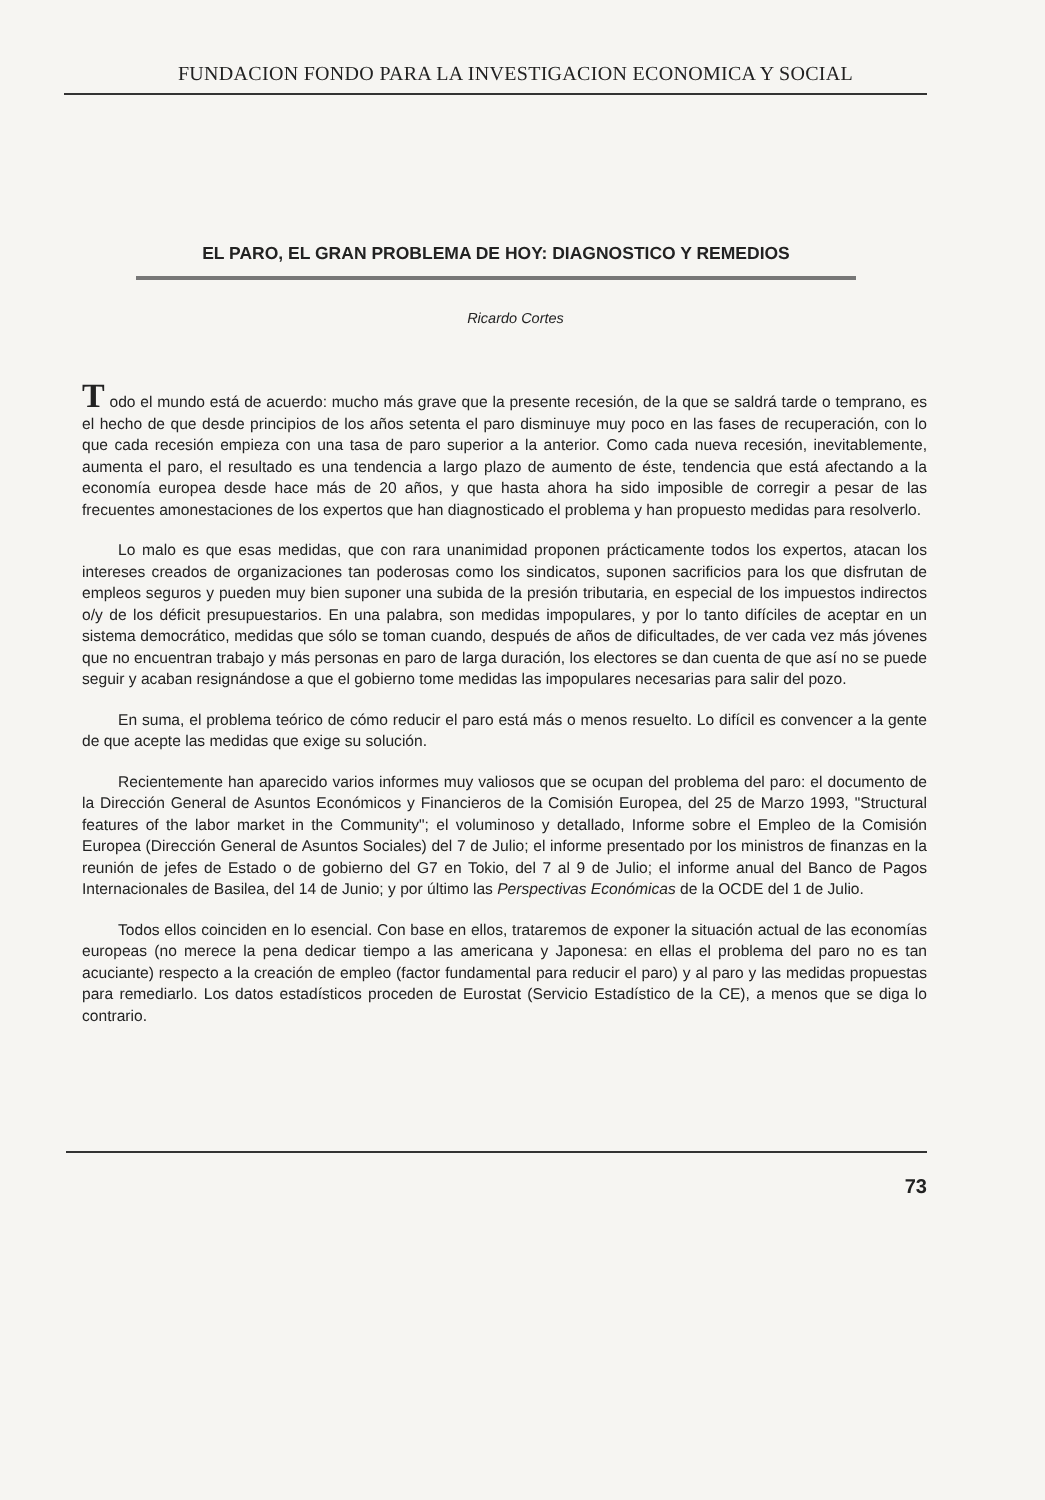FUNDACION FONDO PARA LA INVESTIGACION ECONOMICA Y SOCIAL
EL PARO, EL GRAN PROBLEMA DE HOY: DIAGNOSTICO Y REMEDIOS
Ricardo Cortes
T odo el mundo está de acuerdo: mucho más grave que la presente recesión, de la que se saldrá tarde o temprano, es el hecho de que desde principios de los años setenta el paro disminuye muy poco en las fases de recuperación, con lo que cada recesión empieza con una tasa de paro superior a la anterior. Como cada nueva recesión, inevitablemente, aumenta el paro, el resultado es una tendencia a largo plazo de aumento de éste, tendencia que está afectando a la economía europea desde hace más de 20 años, y que hasta ahora ha sido imposible de corregir a pesar de las frecuentes amonestaciones de los expertos que han diagnosticado el problema y han propuesto medidas para resolverlo.
Lo malo es que esas medidas, que con rara unanimidad proponen prácticamente todos los expertos, atacan los intereses creados de organizaciones tan poderosas como los sindicatos, suponen sacrificios para los que disfrutan de empleos seguros y pueden muy bien suponer una subida de la presión tributaria, en especial de los impuestos indirectos o/y de los déficit presupuestarios. En una palabra, son medidas impopulares, y por lo tanto difíciles de aceptar en un sistema democrático, medidas que sólo se toman cuando, después de años de dificultades, de ver cada vez más jóvenes que no encuentran trabajo y más personas en paro de larga duración, los electores se dan cuenta de que así no se puede seguir y acaban resignándose a que el gobierno tome medidas las impopulares necesarias para salir del pozo.
En suma, el problema teórico de cómo reducir el paro está más o menos resuelto. Lo difícil es convencer a la gente de que acepte las medidas que exige su solución.
Recientemente han aparecido varios informes muy valiosos que se ocupan del problema del paro: el documento de la Dirección General de Asuntos Económicos y Financieros de la Comisión Europea, del 25 de Marzo 1993, "Structural features of the labor market in the Community"; el voluminoso y detallado, Informe sobre el Empleo de la Comisión Europea (Dirección General de Asuntos Sociales) del 7 de Julio; el informe presentado por los ministros de finanzas en la reunión de jefes de Estado o de gobierno del G7 en Tokio, del 7 al 9 de Julio; el informe anual del Banco de Pagos Internacionales de Basilea, del 14 de Junio; y por último las Perspectivas Económicas de la OCDE del 1 de Julio.
Todos ellos coinciden en lo esencial. Con base en ellos, trataremos de exponer la situación actual de las economías europeas (no merece la pena dedicar tiempo a las americana y Japonesa: en ellas el problema del paro no es tan acuciante) respecto a la creación de empleo (factor fundamental para reducir el paro) y al paro y las medidas propuestas para remediarlo. Los datos estadísticos proceden de Eurostat (Servicio Estadístico de la CE), a menos que se diga lo contrario.
73